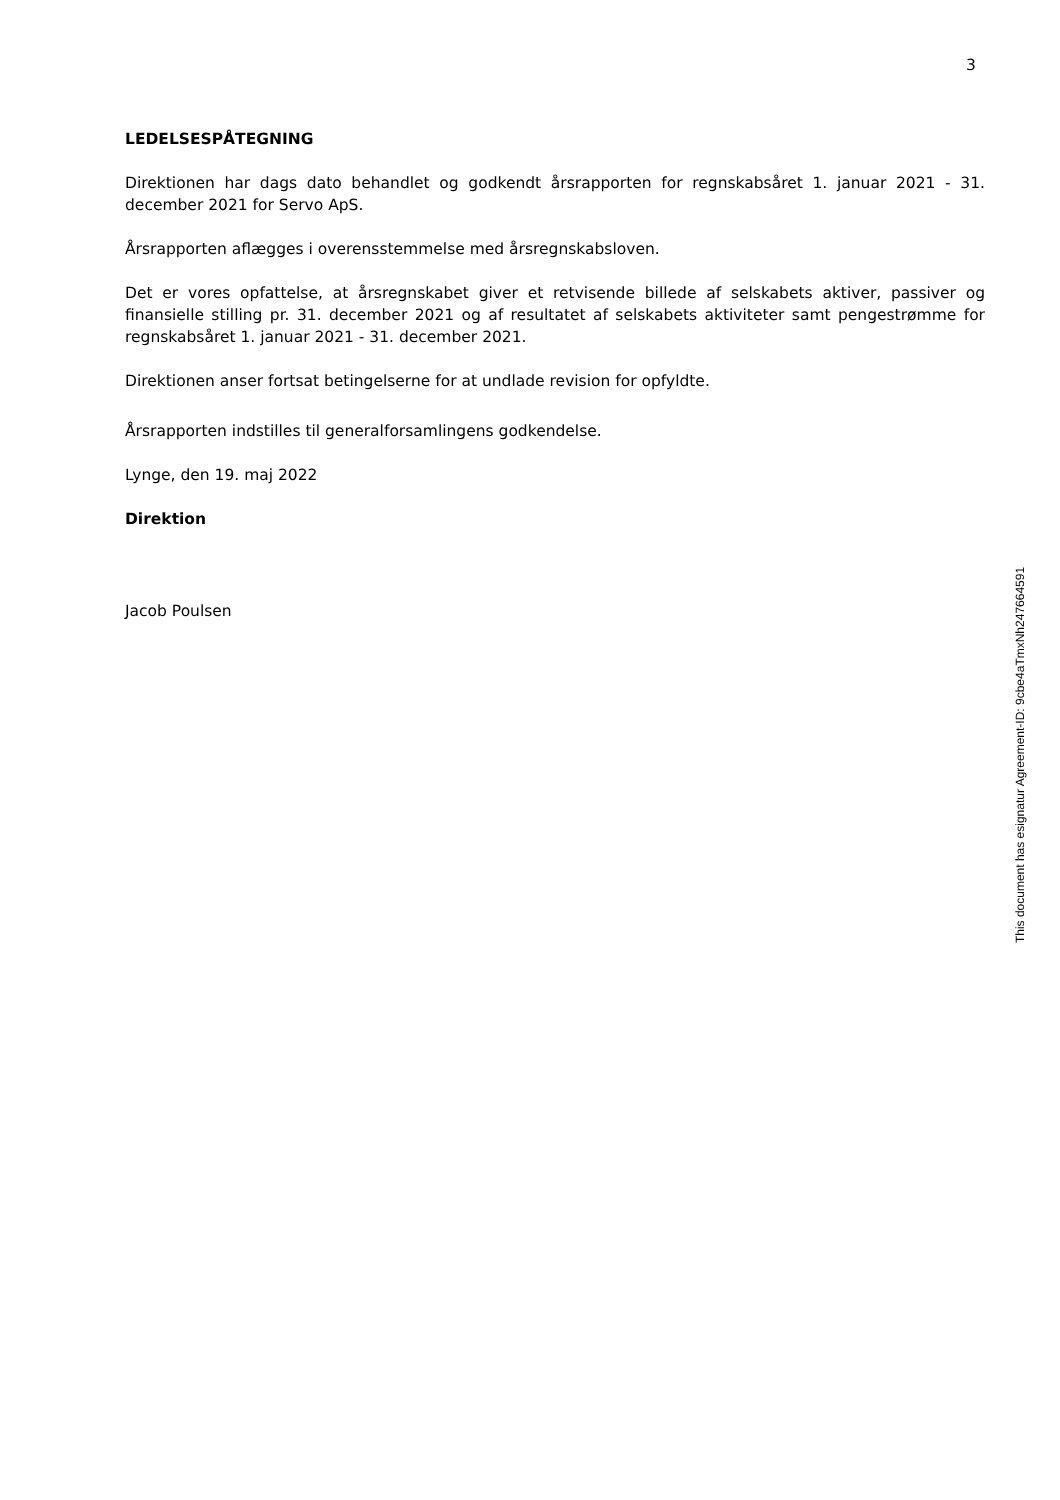3
LEDELSESPÅTEGNING
Direktionen har dags dato behandlet og godkendt årsrapporten for regnskabsåret 1. januar 2021 - 31. december 2021 for Servo ApS.
Årsrapporten aflægges i overensstemmelse med årsregnskabsloven.
Det er vores opfattelse, at årsregnskabet giver et retvisende billede af selskabets aktiver, passiver og finansielle stilling pr. 31. december 2021 og af resultatet af selskabets aktiviteter samt pengestrømme for regnskabsåret 1. januar 2021 - 31. december 2021.
Direktionen anser fortsat betingelserne for at undlade revision for opfyldte.
Årsrapporten indstilles til generalforsamlingens godkendelse.
Lynge, den 19. maj 2022
Direktion
Jacob Poulsen
This document has esignatur Agreement-ID: 9cbe4aTmxNh247664591